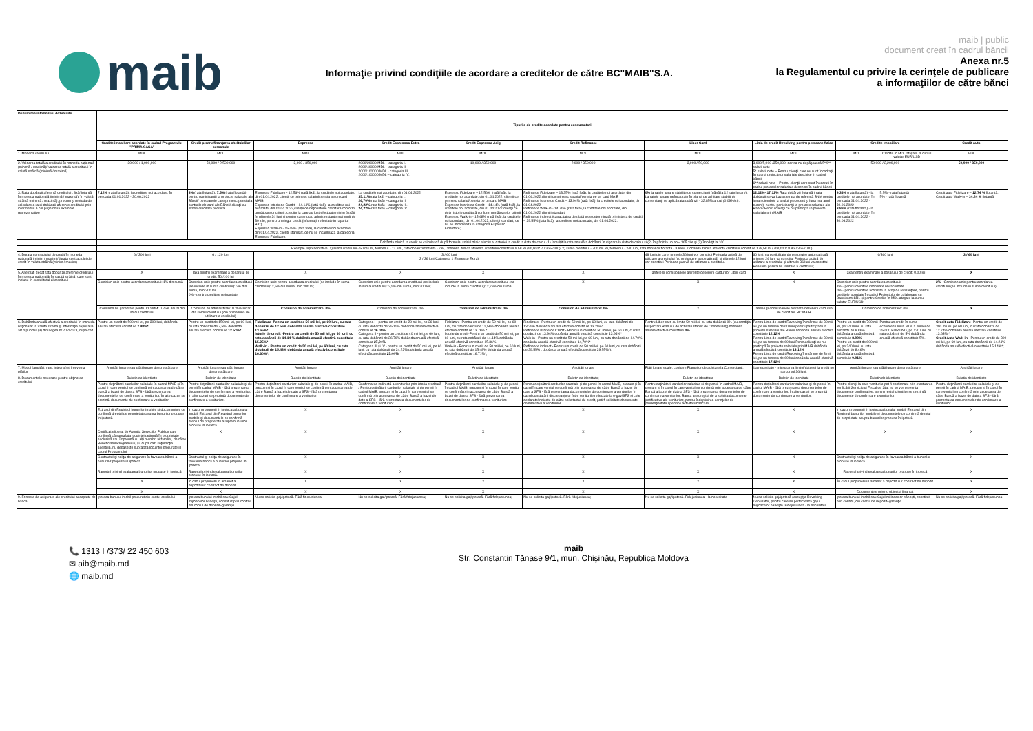maib
Informaţie privind condiţiile de acordare a creditelor de către BC"MAIB"S.A.
maib | public
document creat în cadrul băncii
Anexa nr.5
la Regulamentul cu privire la cerinţele de publicare
a informaţiilor de către bănci
| Denumirea informaţiei dezvăluite | Tipurile de credite acordate pentru consumatori | | | | | | | | | | |
| --- | --- | --- | --- | --- | --- | --- | --- | --- | --- | --- | --- |
| | Credite imobiliare acordate în cadrul Programului "PRIMA CASA" | Credit pentru finanţarea cheltuielilor personale | Espresso | Credit Espressso Extra | Credit Espresso Asig | Credit Refinance | Liber Card | Linia de credit Revolving pentru persoane fizice | Credite imobiliare | | Credit auto |
| 1. Moneda creditului | MDL | MDL | MDL | MDL | MDL | MDL | MDL | MDL | MDL | Credite în MDL ataşate la cursul valutar EUR/USD | MDL |
| 2. Valoarea totală a creditului în moneda naţională (minimă / maximă)/ valoarea totală a creditului în valută străină (minimă / maximă) | 30,000 / 1,000,000 | 50,000 / 2,500,000 | 2,000 / 350,000 | 2000/20000 MDL – categoria I. 2000/40000 MDL – categoria II. 2000/100000 MDL - categoria III. 2000/100000 MDL – categoria IV. | 10,000 / 350,000 | 2,000 / 350,000 | 3,000 / 50,000 | 3,000/5,000 /350,000, dar sa nu depăşească 5*/6** salarii nete 5* salarii nete – Pentru clienţii care nu sunt încadraţi în cadrul proiectelor salariale deschise în cadrul băncii 6** salarii nete – Pentru clienţii care sunt încadraţi în cadrul proiectelor salariale deschise în cadrul băncii | 50,000 / 2,200,000 | | 50,000 / 350,000 |
| 3. Rata dobânzii aferentă creditului , fixă/flotantă, în moneda naţională (minimă / maximă)/ în valută străină (minimă / maximă), precum şi metoda de calculare a ratei dobânzii aferente creditului prin intermediul a cel puţin două exemple reprezentative | 7.12% (rata flotantă), la creditele noi acordate, în perioada 01.01.2022 - 30.06.2022 | 8% (rata flotantă); 7,5% (rata flotantă) pentru participanţii la proiecte salariale ale Băncii/ persoanele care primesc pensia la conturile de card ale Băncii/ clienţii cu istorie creditară pozitivă | Espresso Fidelizare - 12,56% (rată fixă), la creditele noi acordate, din 01.04.2022, clienţii ce primesc salariul/pensia pe un card MAIB Espresso Istorie de Credit – 14.14% (rată fixă), la creditele noi acordate, din 01.04.2022,clienţii ce deţin istorie creditară conform următoarelor criterii: credite la care au fost efectuate minim 6 plăţi în ultimele 24 luni şi pentru care nu au admis restanţe mai mult de 30 zile, pentru un singur credit (informaţii reflectate in raportul BIC) Espresso Walk-in - 15.48% (rată fixă), la creditele noi acordate, din 01.04.2022, clienţii standart, ce nu se încadrează la categoria Espresso Fidelizare; | La creditele noi acordate, din 01.04.2022 35,11% (rata fixă) – categoria I. 26,70% (rata fixă) – categoria II. 24,22% (rata fixă) – categoria III. 24,22% (rata fixă) – categoria IV. | Espresso Fidelizare – 12.56% (rată fixă), la creditele noi acordate, din 01.04.2022, clienţii ce primesc salariul/pensia pe un card MAIB Espresso Istorie de Credit – 14.14% (rată fixă), la creditele noi acordate, din 01.04.2022,clienţii ce deţin istorie creditară conform următoarelor criterii Espresso Walk-in - 15,48% (rată fixă), la creditele noi acordate, din 01.04.2022, clienţii standart, ce nu se încadrează la categoria Espresso Fidelizare; | Refinance Fidelizare – 13.25% (rată fixă), la creditele noi acordate, din 01.04.2022,clienţii ce primesc salariul/pensia pe un card MAIB Refinance Istorie de Credit – 13.94% (rată fixă), la creditele noi acordate, din 01.04.2022 Refinance Walk-in - 14.70% (rata fixa), la creditele noi acordate, din 01.04.2022 clienţii standart Refinance indirect (capacitatea de plată este determinată prin istoria de credit) – 29.55% (rata fixă), la creditele noi acordate, din 01.04.2022. | 0% la ratele lunare stabilite de comercianţi (până la 12 rate lunare). La ratele lunare neîncadrate în planul de achitare stabilit de comercianţi se aplică rata dobânzii - 32.85% anual (0.09%/zi). | 12.12%- 17.12% Rata dobânzii flotantă ( rata dobânzii se va baza pe rata de referinţă BNM pentru luna noiembrie a anului precedent şi luna mai anul curent), pentru participanţii la proiecte salariale ale Băncii/ Pentru clienţii ce nu participă în proiecte salariale prin MAIB | 9,36% (rata flotantă) - la creditele noi acordate, în perioada 01.04.2022 - 30.06.2022 8.86% (rata flotantă) - la creditele noi acordate, în perioada 01.04.2022 - 30.06.2022 | 5,5% - rata flotantă 5% - rată flotantă | Credit auto Fidelizare – 12.74 % flotantă. Credit auto Walk-in – 14.24 % flotantă. |
| | Dobânda zilnică la credit se calculează după formula: soldul zilnic efectiv al datoriei la credit la data de calcul (1) înmulţit la rata anuală a dobânzii în vigoare la data de calcul şi (2) împărţit la un an – 365 zile şi (3) împărţit la 100 | | | | | | | | | | |
| | Exemple reprezentative: 1) suma creditului - 50 mii lei, termenul - 12 luni, rata dobânzii flotantă - 7%, Dobânda zilnică aferentă creditului constituie 9.58 lei (50,000* 7 / 365 /100); 2) suma creditului - 700 mii lei, termenul - 240 luni, rata dobânzii flotantă - 8,86%. Dobânda zilnică aferentă creditului constituie 175,58 lei (700,000* 8.86 / 365 /100). | | | | | | | | | | |
| 4. Durata contractului de credit în moneda naţională (minim / maxim)/durata contractului de credit în valuta străină (minim / maxim) | 6 / 300 luni | 6 / 120 luni | 3 / 60 luni 3 / 36 luni(Categoria 1 Espresso Extra) | | | | 48 luni din care: primele 36 luni vor constitui Perioada activă de utilizare a creditului (cu prelungire automatizată) şi ultimele 12 luni vor constitui Perioada pasivă de utilizare a creditului. | 60 luni, cu posibilitate de prelungire automatizată: primele 24 luni va constitui Perioada activă de utilizare a creditului şi ultimele 36 luni va constitui Perioada pasivă de utilizare a creditului; | 6/360 luni | | 3 / 60 luni |
| 5. Alte plăţi decât rata dobânzii aferente creditului în moneda naţională/ în valută străină, care sunt incluse în costul total al creditului | X | Taxa pentru examinare a dosarului de credit: 50 /100 lei | X | X | X | X | Tarifele şi comisioanele aferente deservirii cardurilor Liber card | X | Taxa pentru examinare a dosarului de credit: 0,00 lei | | X |
| | Comision unic pentru acordarea creditului: 1% din sumă | Comision unic pentru acordarea creditului (se include în suma creditului): 2% din sumă, min 300 lei; 0% - pentru creditele refinanţate | Comision unic pentru acordarea creditului (se include în suma creditului): 2,5% din sumă, min 300 lei; | Comision unic pentru acordarea creditului (se include în suma creditului): 2,5% din sumă, min 300 lei; | Comision unic pentru acordarea creditului (se include în suma creditului): 2,75% din sumă; | X | X | X | Comision unic pentru acordarea creditului: 1% - pentru creditele imobiliare noi acordate 0% - pentru creditele acordate în scop de refinanţare, pentru creditele acordate în cadrul Proiectului de colaborare cu Dansicons SRL şi pentru Credite în MDL ataşate la cursul valutar EUR/USD | | 2% - Comision unic pentru acordarea creditului (se include în suma creditului). |
| | Comision de garantare pentru ODIMM: 0.25% anual din soldul creditului | Comision de administrare: 0.35% lunar din soldul creditului (din prima luna de utilizare a creditului) | Comision de administrare: 0% | Comision de administrare: 0% | Comision de administrare: 0% | Comision de administrare: 0% | X | Tarifele şi comisioanele aferente deservirii cardurilor de credit ale BC MAIB | Comision de administrare: 0% | | X |
| 6. Dobânda anuală efectivă a creditului în moneda naţională/ în valută străină şi informaţia expusă la art.4 punctul (3) din Legea nr.202/2013, după caz | Pentru un credit de 500 mii lei, pe 300 luni, dobânda anuală efectivă constituie 7.48%* | Pentru un credit de 150 mii lei, pe 60 luni, cu rata dobânzii de 7,5%, dobânda anuală efectivă constituie 12.53%* | Fidelizare -Pentru un credit de 50 mii lei, pe 60 luni, cu rata dobânzii de 12.56% dobânda anuală efectivă constituie 13.65%* Istorie de credit -Pentru un credit de 50 mii lei, pe 60 luni, cu rata dobânzii de 14.14 % dobânda anuală efectivă constituie 15.25%* Walk-in - Pentru un credit de 50 mii lei, pe 60 luni, cu rata dobânzii de 15.48% dobânda anuală efectivă constituie 16.60%*; | Categoria I - pentru un credit de 20 mii lei, pe 36 luni, cu rata dobânzii de 35.11% dobânda anuală efectivă constituie 36.09% Categoria II - pentru un credit de 40 mii lei, pe 60 luni, cu rata dobânzii de 26.70% dobânda anuală efectivă constituie 27,94% Categoria III şi IV - pentru un credit de 50 mii lei, pe 60 luni, cu rata dobânzii de 24.22% dobânda anuală efectivă constituie 25.44% | Fidelizare -Pentru un credit de 50 mii lei, pe 60 luni, cu rata dobânzii de 12,56% dobânda anuală efectivă constituie 13.76% * Istorie de credit-Pentru un credit de 50 mii lei, pe 60 luni, cu rata dobânzii de 14.14% dobânda anuală efectivă constituie 15.36% Walk-in - Pentru un credit de 50 mii lei, pe 60 luni, cu rata dobânzii de 15.48% dobânda anuală efectivă constituie 16.71%*; | Fidelizare - Pentru un credit de 50 mii lei, pe 60 luni, cu rata dobânzii de 13.25% dobânda anuală efectivă constituie 13.25%* Refinance Istorie de Credit - Pentru un credit de 50 mii lei, pe 60 luni, cu rata dobânzii de 13.94% dobânda anuală efectivă constituie 13.94%* Walk-in - Pentru un credit de 50 mii lei, pe 60 luni, cu rata dobânzii de 14.70% dobânda anuală efectivă constituie 14,70%* Refinance indirect - Pentru un credit de 50 mii lei, pe 60 luni, cu rata dobânzii de 29.55% , dobânda anuală efectivă constituie 29.55%*); | Pentru Liber card cu limita 50 mii lei, cu rata dobânzii 0% (cu condiţia respectării Planului de achitare stabilit de Comercianţi) dobânda anuală efectivă constituie 0% | Pentru Linia de credit Revolving în mărime de 30 mii lei, pe un termen de 60 luni pentru participanţi la proiecte salariale ale Băncii dobânda anuală efectivă constituie 12.12% Pentru Linia de credit Revolving în mărime de 30 mii lei, pe un termen de 60 luni Pentru clienţii ce nu participă în proiecte salariale prin MAIB dobânda anuală efectivă constituie 13.12% Pentru Linia de credit Revolving în mărime de 3 mii lei, pe un termen de 60 luni dobânda anuală efectivă constituie 17.12% | Pentru un credit de 700 mii lei, pe 240 luni, cu rata dobânzii de 8.86% dobânda anuală efectivă constituie 8.99% Pentru un credit de 600 mii lei, pe 240 luni, cu rata dobânzii de 8.46% dobânda anuală efectivă constituie 9.01% | Pentru un credit în suma echivalentului în MDL a sumei de 25 000 EUR/USD, pe 120 luni, cu rata dobânzii de 5% dobânda anuală efectivă constituie 5%. | Credit auto Fidelizare -Pentru un credit de 300 mii lei, pe 60 luni, cu rata dobânzii de 12.74% dobânda anuală efectivă constituie 13.63% * Credit Auto Walk-in - Pentru un credit de 300 mii lei, pe 60 luni, cu rata dobânzii de 14.24% dobânda anuală efectivă constituie 15.14%*; |
| 7. Modul (anuităţi, rate, integral) şi frecvenţa plăţilor | Anuităţi lunare sau plăţi lunare descrescătoare | Anuităţi lunare sau plăţi lunare descrescătoare | Anuităţi lunare | Anuităţi lunare | Anuităţi lunare | Anuităţi lunare | Plăţi lunare egale, conform Planurilor de achitare la Comercianţi. | La necesitate - micşorarea limitei/datoriei la credit pe parcursul 36 luni. | Anuităţi lunare sau plăţi lunare descrescătoare | | Anuităţi lunare |
| 8. Documentele necesare pentru obţinerea creditului | Buletin de identitate | Buletin de identitate | Buletin de identitate | Buletin de identitate | Buletin de identitate | Buletin de identitate; | Buletin de identitate | Buletin de identitate | Buletin de identitate | | Buletin de identitate |
| | Pentru deţinătorii cardurilor salariale în cadrul MAIB şi în cazul în care venitul se confirmă prin accesarea de către bancă a bazei de date a SFS - fără prezentarea documentelor de confirmare a veniturilor. În alte cazuri se prezintă documente de confirmare a veniturilor. | Pentru deţinătorii cardurilor salariale şi de pensii în cadrul MAIB - fără prezentarea documentelor de confirmare a veniturilor. În alte cazuri se prezintă documente de confirmare a veniturilor. | Pentru deţinătorii cardurilor salariale şi de pensii în cadrul MAIB, precum şi în cazul în care venitul se confirmă prin accesarea de către Bancă a bazei de date a SFS - fără prezentarea documentelor de confirmare a veniturilor. | Confirmarea indirectă a veniturilor prin istoria creditară / Pentru deţinătorii cardurilor salariale şi de pensii în cadrul MAIB, precum şi în cazul în care venitul se confirmă prin accesarea de către Bancă a bazei de date a SFS - fără prezentarea documentelor de confirmare a veniturilor. | Pentru deţinătorii cardurilor salariale şi de pensii în cadrul MAIB, precum şi în cazul în care venitul se confirmă prin accesarea de către Bancă a bazei de date a SFS - fără prezentarea documentelor de confirmare a veniturilor. | Pentru deţinătorii cardurilor salariale şi de pensii în cadrul MAIB, precum şi în cazul în care venitul se confirmă prin accesarea de către Bancă a bazei de date a SFS - fără prezentarea documentelor de confirmare a veniturilor. În cazul constatării discrepanţelor între veniturile reflectate la e-gov/SFS si cele declarate/indicate de către solicitantul de credit, poti fi solicitate documente confirmative a veniturilor | Pentru deţinătorii cardurilor salariale şi de pensii în cadrul MAIB, precum şi în cazul în care venitul se confirmă prin accesarea de către Bancă a bazei de date a SFS - fără prezentarea documentelor de confirmare a veniturilor. Banca are dreptul de a solicita documente justificative ale veniturilor, pentru îndeplinirea cerinţelor de prudenţialitate specifice activitatii bancare. | Pentru deţinătorii cardurilor salariale şi de pensii în cadrul MAIB - fără prezentarea documentelor de confirmare a veniturilor. În alte cazuri se prezintă documente de confirmare a veniturilor. | Pentru clienţii la care veniturile pot fi confirmate prin efectuarea verificării Serviciului Fiscal de Stat nu se vor prezenta documente confirmative, pentru restul clienţilor se prezintă documente de confirmare a veniturilor. | | Pentru deţinătorii cardurilor salariale şi de pensii în cadrul MAIB, precum şi în cazul în care venitul se confirmă prin accesarea de către Bancă a bazei de date a SFS - fără prezentarea documentelor de confirmare a veniturilor. |
| | Extrasul din Registrul bunurilor imobile şi documentele ce confirmă dreptul de proprietate asupra bunurilor propuse în ipotecă | În cazul propunerii în ipoteca a bunului imobil: Extrasul din Registrul bunurilor imobile şi documentele ce confirmă dreptul de proprietate asupra bunurilor propuse în ipotecă | X | X | X | X | X | X | În cazul propunerii în ipoteca a bunului imobil: Extrasul din Registrul bunurilor imobile şi documentele ce confirmă dreptul de proprietate asupra bunurilor propuse în ipotecă | | X |
| | Certificat eliberat de Agenţia Serviciilor Publice care confirmă că suprafaţa locuinţei deţinută în proprietate exclusivă sau împreună cu alţi membri ai familiei, de către Beneficiarul Programului, şi, după caz, soţul/soţia acestuia, nu depăşeşte suprafaţa locuinţei procurate în cadrul Programului. | X | X | X | X | X | X | X | X | | X |
| | Contractul şi poliţa de asigurare în favoarea băncii a bunurilor propuse în ipotecă | Contractul şi poliţa de asigurare în favoarea băncii a bunurilor propuse în ipotecă | X | X | X | X | X | X | Contractul şi poliţa de asigurare în favoarea băncii a bunurilor propuse în ipotecă | | X |
| | Raportul privind evaluarea bunurilor propuse în ipotecă. | Raportul privind evaluarea bunurilor propuse în ipotecă. | X | X | X | X | X | X | Raportul privind evaluarea bunurilor propuse în ipotecă | | X |
| | X | În cazul propunerii în amanet a depozitului: contract de depozit | X | X | X | X | X | X | În cazul propunerii în amanet a depozitului: contract de depozit | | X |
| | X | X | X | X | X | X | X | X | Documentele privind obiectul finanţat | | X |
| 9. Formele de asigurare ale creditului acceptate de bancă | Ipoteca bunului imobil procurat din contul creditului | Ipoteca bunului imobil sau Gajul mijloacelor băneşti, constituit prin control, din contul de depozit–garanţie | Nu se solicita gaj/ipotecă. Fără fidejusiunea; | Nu se solicita gaj/ipotecă. Fără fidejusiunea; | Nu se solicita gaj/ipotecă. Fără fidejusiunea; | Nu se solicita gaj/ipotecă. Fără fidejusiunea; | Nu se solicita gaj/ipotecă. Fidejusiunea - la necesitate | Nu se solicita gaj/ipotecă (excepţie Revolving Depunator, pentru care se perfectează gajul mijloacelor băneşti). Fidejusiunea - la necesitate | Ipoteca bunului imobil sau Gajul mijloacelor băneşti, constituit prin control, din contul de depozit–garanţie | | Nu se solicita gaj/ipotecă. Fără fidejusiunea; |
📞 1313 I /373/ 22 450 603
✉ aib@maib.md
🌐 maib.md
maib
Str. Constantin Tănase 9/1, mun. Chişinău, Republica Moldova